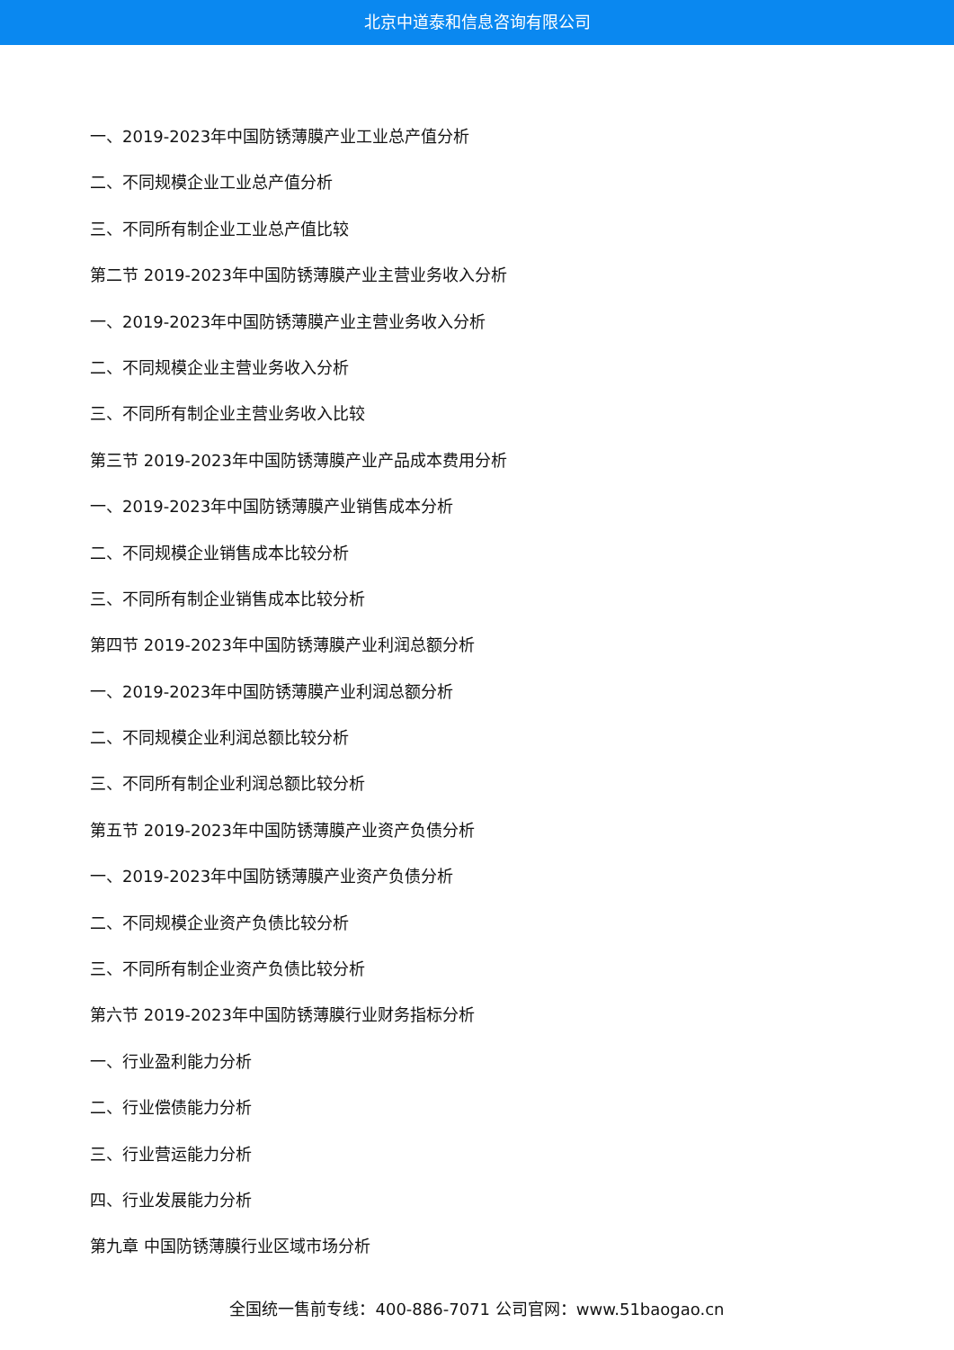北京中道泰和信息咨询有限公司
一、2019-2023年中国防锈薄膜产业工业总产值分析
二、不同规模企业工业总产值分析
三、不同所有制企业工业总产值比较
第二节 2019-2023年中国防锈薄膜产业主营业务收入分析
一、2019-2023年中国防锈薄膜产业主营业务收入分析
二、不同规模企业主营业务收入分析
三、不同所有制企业主营业务收入比较
第三节 2019-2023年中国防锈薄膜产业产品成本费用分析
一、2019-2023年中国防锈薄膜产业销售成本分析
二、不同规模企业销售成本比较分析
三、不同所有制企业销售成本比较分析
第四节 2019-2023年中国防锈薄膜产业利润总额分析
一、2019-2023年中国防锈薄膜产业利润总额分析
二、不同规模企业利润总额比较分析
三、不同所有制企业利润总额比较分析
第五节 2019-2023年中国防锈薄膜产业资产负债分析
一、2019-2023年中国防锈薄膜产业资产负债分析
二、不同规模企业资产负债比较分析
三、不同所有制企业资产负债比较分析
第六节 2019-2023年中国防锈薄膜行业财务指标分析
一、行业盈利能力分析
二、行业偿债能力分析
三、行业营运能力分析
四、行业发展能力分析
第九章 中国防锈薄膜行业区域市场分析
全国统一售前专线：400-886-7071 公司官网：www.51baogao.cn